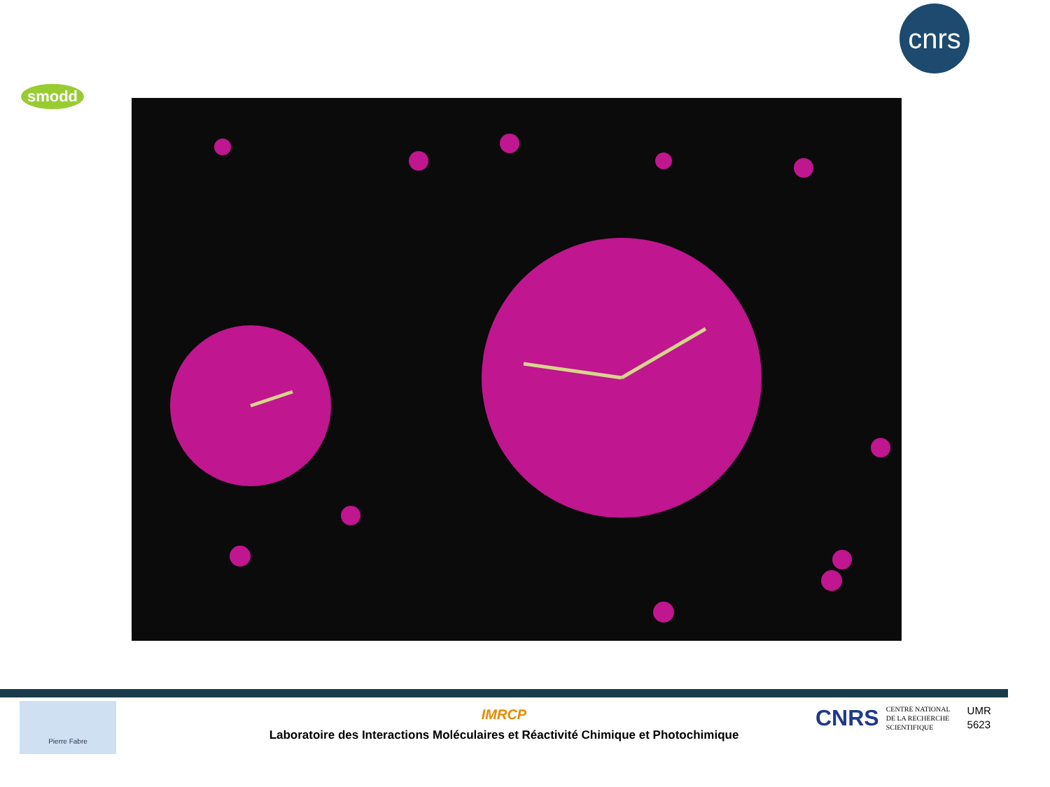smodd
cnrs
Pierre Fabre
IMRCP
Laboratoire des Interactions Moléculaires et Réactivité Chimique et Photochimique
CNRS
CENTRE NATIONAL
DE LA RECHERCHE
SCIENTIFIQUE
UMR
5623